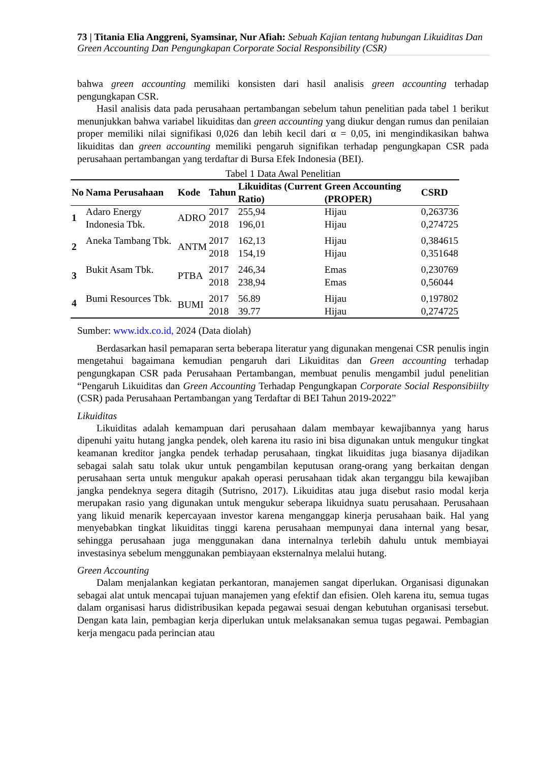73 | Titania Elia Anggreni, Syamsinar, Nur Afiah: Sebuah Kajian tentang hubungan Likuiditas Dan Green Accounting Dan Pengungkapan Corporate Social Responsibility (CSR)
bahwa green accounting memiliki konsisten dari hasil analisis green accounting terhadap pengungkapan CSR.
Hasil analisis data pada perusahaan pertambangan sebelum tahun penelitian pada tabel 1 berikut menunjukkan bahwa variabel likuiditas dan green accounting yang diukur dengan rumus dan penilaian proper memiliki nilai signifikasi 0,026 dan lebih kecil dari α = 0,05, ini mengindikasikan bahwa likuiditas dan green accounting memiliki pengaruh signifikan terhadap pengungkapan CSR pada perusahaan pertambangan yang terdaftar di Bursa Efek Indonesia (BEI).
Tabel 1 Data Awal Penelitian
| No | Nama Perusahaan | Kode | Tahun | Likuiditas (Current Ratio) | Green Accounting (PROPER) | CSRD |
| --- | --- | --- | --- | --- | --- | --- |
| 1 | Adaro Energy Indonesia Tbk. | ADRO | 2017 2018 | 255,94 196,01 | Hijau Hijau | 0,263736 0,274725 |
| 2 | Aneka Tambang Tbk. | ANTM | 2017 2018 | 162,13 154,19 | Hijau Hijau | 0,384615 0,351648 |
| 3 | Bukit Asam Tbk. | PTBA | 2017 2018 | 246,34 238,94 | Emas Emas | 0,230769 0,56044 |
| 4 | Bumi Resources Tbk. | BUMI | 2017 2018 | 56.89 39.77 | Hijau Hijau | 0,197802 0,274725 |
Sumber: www.idx.co.id, 2024 (Data diolah)
Berdasarkan hasil pemaparan serta beberapa literatur yang digunakan mengenai CSR penulis ingin mengetahui bagaimana kemudian pengaruh dari Likuiditas dan Green accounting terhadap pengungkapan CSR pada Perusahaan Pertambangan, membuat penulis mengambil judul penelitian “Pengaruh Likuiditas dan Green Accounting Terhadap Pengungkapan Corporate Social Responsibiilty (CSR) pada Perusahaan Pertambangan yang Terdaftar di BEI Tahun 2019-2022”
Likuiditas
Likuiditas adalah kemampuan dari perusahaan dalam membayar kewajibannya yang harus dipenuhi yaitu hutang jangka pendek, oleh karena itu rasio ini bisa digunakan untuk mengukur tingkat keamanan kreditor jangka pendek terhadap perusahaan, tingkat likuiditas juga biasanya dijadikan sebagai salah satu tolak ukur untuk pengambilan keputusan orang-orang yang berkaitan dengan perusahaan serta untuk mengukur apakah operasi perusahaan tidak akan terganggu bila kewajiban jangka pendeknya segera ditagih (Sutrisno, 2017). Likuiditas atau juga disebut rasio modal kerja merupakan rasio yang digunakan untuk mengukur seberapa likuidnya suatu perusahaan. Perusahaan yang likuid menarik kepercayaan investor karena menganggap kinerja perusahaan baik. Hal yang menyebabkan tingkat likuiditas tinggi karena perusahaan mempunyai dana internal yang besar, sehingga perusahaan juga menggunakan dana internalnya terlebih dahulu untuk membiayai investasinya sebelum menggunakan pembiayaan eksternalnya melalui hutang.
Green Accounting
Dalam menjalankan kegiatan perkantoran, manajemen sangat diperlukan. Organisasi digunakan sebagai alat untuk mencapai tujuan manajemen yang efektif dan efisien. Oleh karena itu, semua tugas dalam organisasi harus didistribusikan kepada pegawai sesuai dengan kebutuhan organisasi tersebut. Dengan kata lain, pembagian kerja diperlukan untuk melaksanakan semua tugas pegawai. Pembagian kerja mengacu pada perincian atau